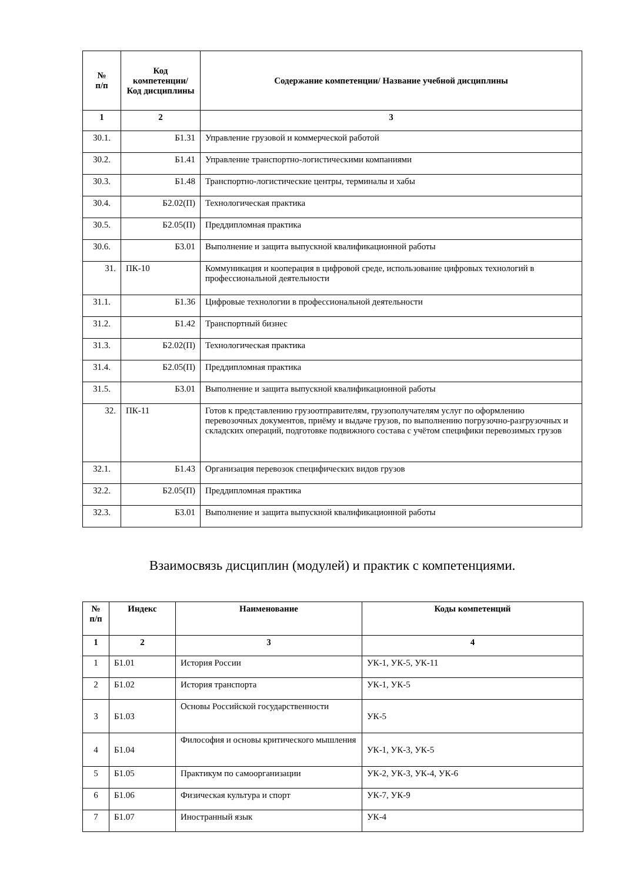| № п/п | Код компетенции/ Код дисциплины | Содержание компетенции/ Название учебной дисциплины |
| --- | --- | --- |
| 1 | 2 | 3 |
| 30.1. | Б1.31 | Управление грузовой и коммерческой работой |
| 30.2. | Б1.41 | Управление транспортно-логистическими компаниями |
| 30.3. | Б1.48 | Транспортно-логистические центры, терминалы и хабы |
| 30.4. | Б2.02(П) | Технологическая практика |
| 30.5. | Б2.05(П) | Преддипломная практика |
| 30.6. | Б3.01 | Выполнение и защита выпускной квалификационной работы |
| 31. | ПК-10 | Коммуникация и кооперация в цифровой среде, использование цифровых технологий в профессиональной деятельности |
| 31.1. | Б1.36 | Цифровые технологии в профессиональной деятельности |
| 31.2. | Б1.42 | Транспортный бизнес |
| 31.3. | Б2.02(П) | Технологическая практика |
| 31.4. | Б2.05(П) | Преддипломная практика |
| 31.5. | Б3.01 | Выполнение и защита выпускной квалификационной работы |
| 32. | ПК-11 | Готов к представлению грузоотправителям, грузополучателям услуг по оформлению перевозочных документов, приёму и выдаче грузов, по выполнению погрузочно-разгрузочных и складских операций, подготовке подвижного состава с учётом специфики перевозимых грузов |
| 32.1. | Б1.43 | Организация перевозок специфических видов грузов |
| 32.2. | Б2.05(П) | Преддипломная практика |
| 32.3. | Б3.01 | Выполнение и защита выпускной квалификационной работы |
Взаимосвязь дисциплин (модулей) и практик с компетенциями.
| № п/п | Индекс | Наименование | Коды компетенций |
| --- | --- | --- | --- |
| 1 | 2 | 3 | 4 |
| 1 | Б1.01 | История России | УК-1, УК-5, УК-11 |
| 2 | Б1.02 | История транспорта | УК-1, УК-5 |
| 3 | Б1.03 | Основы Российской государственности | УК-5 |
| 4 | Б1.04 | Философия и основы критического мышления | УК-1, УК-3, УК-5 |
| 5 | Б1.05 | Практикум по самоорганизации | УК-2, УК-3, УК-4, УК-6 |
| 6 | Б1.06 | Физическая культура и спорт | УК-7, УК-9 |
| 7 | Б1.07 | Иностранный язык | УК-4 |